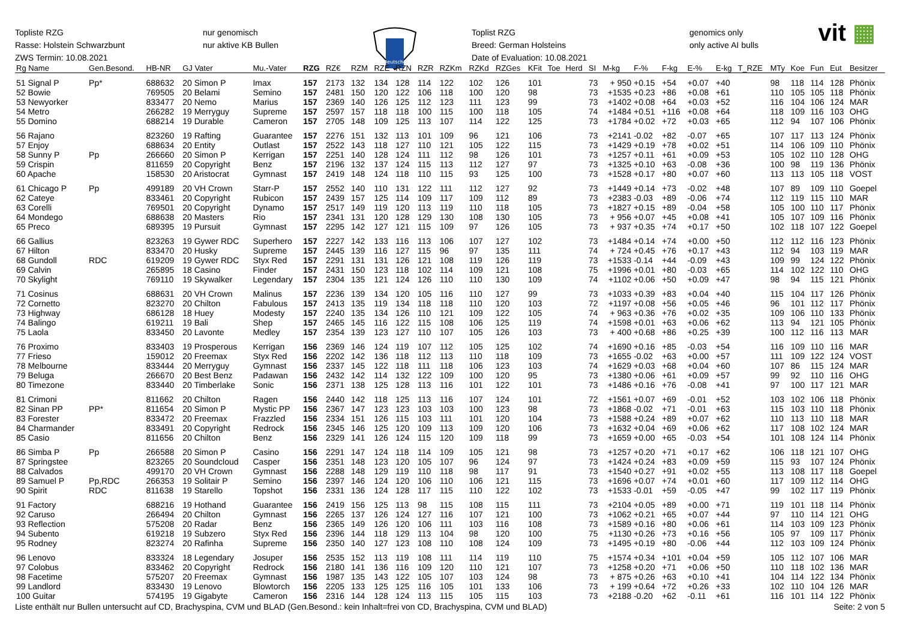Topliste RZG
Rasse: Holstein Schwarzbunt
ZWS Termin: 10.08.2021
nur genomisch
nur aktive KB Bullen
Deutsche
Toplist RZG
Breed: German Holsteins
Date of Evaluation: 10.08.2021
genomics only
only active AI bulls
vit ▦
| Rg Name | Gen.Besond. | HB-NR | GJ Vater | Mu.-Vater | RZG | RZ€ | RZM | RZE | RZN | RZR | RZKm | RZKd | RZGes | KFit | Toe | Herd | SI | M-kg | F-% | F-kg | E-% | E-kg | T_RZE | MTy | Koe | Fun | Eut | Besitzer |
| --- | --- | --- | --- | --- | --- | --- | --- | --- | --- | --- | --- | --- | --- | --- | --- | --- | --- | --- | --- | --- | --- | --- | --- | --- | --- | --- | --- | --- |
| 51 Signal P | Pp* | 688632 | 20 Simon P | Imax | 157 | 2173 | 132 | 134 | 128 | 114 | 122 | 102 | 126 | 101 | | | 73 | + 950 | +0.15 | +54 | +0.07 | +40 | | 98 | 118 | 114 | 128 | Phönix |
| 52 Bowie | | 769505 | 20 Belami | Semino | 157 | 2481 | 150 | 120 | 122 | 106 | 118 | 100 | 120 | 98 | | | 73 | +1535 | +0.23 | +86 | +0.08 | +61 | | 110 | 105 | 105 | 118 | Phönix |
| 53 Newyorker | | 833477 | 20 Nemo | Marius | 157 | 2369 | 140 | 126 | 125 | 112 | 123 | 111 | 123 | 99 | | | 73 | +1402 | +0.08 | +64 | +0.03 | +52 | | 116 | 104 | 106 | 124 | MAR |
| 54 Metro | | 266282 | 19 Merryguy | Supreme | 157 | 2597 | 157 | 118 | 118 | 100 | 115 | 100 | 118 | 105 | | | 74 | +1484 | +0.51 | +116 | +0.08 | +64 | | 118 | 109 | 116 | 103 | OHG |
| 55 Domino | | 688214 | 19 Durable | Cameron | 157 | 2705 | 148 | 109 | 125 | 113 | 107 | 114 | 122 | 125 | | | 73 | +1784 | +0.02 | +72 | +0.03 | +65 | | 112 | 94 | 107 | 106 | Phönix |
| 56 Rajano | | 823260 | 19 Rafting | Guarantee | 157 | 2276 | 151 | 132 | 113 | 101 | 109 | 96 | 121 | 106 | | | 73 | +2141 | -0.02 | +82 | -0.07 | +65 | | 107 | 117 | 113 | 124 | Phönix |
| 57 Enjoy | | 688634 | 20 Entity | Outlast | 157 | 2522 | 143 | 118 | 127 | 110 | 121 | 105 | 122 | 115 | | | 73 | +1429 | +0.19 | +78 | +0.02 | +51 | | 114 | 106 | 109 | 110 | Phönix |
| 58 Sunny P | Pp | 266660 | 20 Simon P | Kerrigan | 157 | 2251 | 140 | 128 | 124 | 111 | 112 | 98 | 126 | 101 | | | 73 | +1257 | +0.11 | +61 | +0.09 | +53 | | 105 | 102 | 110 | 128 | OHG |
| 59 Crispin | | 811659 | 20 Copyright | Benz | 157 | 2196 | 132 | 137 | 124 | 115 | 113 | 112 | 127 | 97 | | | 73 | +1325 | +0.10 | +63 | -0.08 | +36 | | 100 | 98 | 119 | 136 | Phönix |
| 60 Apache | | 158530 | 20 Aristocrat | Gymnast | 157 | 2419 | 148 | 124 | 118 | 110 | 115 | 93 | 125 | 100 | | | 73 | +1528 | +0.17 | +80 | +0.07 | +60 | | 113 | 113 | 105 | 118 | VOST |
| 61 Chicago P | Pp | 499189 | 20 VH Crown | Starr-P | 157 | 2552 | 140 | 110 | 131 | 122 | 111 | 112 | 127 | 92 | | | 73 | +1449 | +0.14 | +73 | -0.02 | +48 | | 107 | 89 | 109 | 110 | Goepel |
| 62 Cateye | | 833461 | 20 Copyright | Rubicon | 157 | 2439 | 157 | 125 | 114 | 109 | 117 | 109 | 112 | 89 | | | 73 | +2383 | -0.03 | +89 | -0.06 | +74 | | 112 | 119 | 115 | 110 | MAR |
| 63 Corelli | | 769501 | 20 Copyright | Dynamo | 157 | 2517 | 149 | 119 | 120 | 113 | 119 | 110 | 118 | 105 | | | 73 | +1827 | +0.15 | +89 | -0.04 | +58 | | 105 | 100 | 110 | 117 | Phönix |
| 64 Mondego | | 688638 | 20 Masters | Rio | 157 | 2341 | 131 | 120 | 128 | 129 | 130 | 108 | 130 | 105 | | | 73 | + 956 | +0.07 | +45 | +0.08 | +41 | | 105 | 107 | 109 | 116 | Phönix |
| 65 Preco | | 689395 | 19 Pursuit | Gymnast | 157 | 2295 | 142 | 127 | 121 | 115 | 109 | 97 | 126 | 105 | | | 73 | + 937 | +0.35 | +74 | +0.17 | +50 | | 102 | 118 | 107 | 122 | Goepel |
| 66 Gallius | | 823263 | 19 Gywer RDC | Superhero | 157 | 2227 | 142 | 133 | 116 | 113 | 106 | 107 | 127 | 102 | | | 73 | +1484 | +0.14 | +74 | +0.00 | +50 | | 112 | 112 | 116 | 123 | Phönix |
| 67 Hilton | | 833470 | 20 Husky | Supreme | 157 | 2445 | 139 | 116 | 127 | 115 | 96 | 97 | 135 | 111 | | | 74 | + 724 | +0.45 | +76 | +0.17 | +43 | | 112 | 94 | 103 | 119 | MAR |
| 68 Gundoll | RDC | 619209 | 19 Gywer RDC | Styx Red | 157 | 2291 | 131 | 131 | 126 | 121 | 108 | 119 | 126 | 119 | | | 73 | +1533 | -0.14 | +44 | -0.09 | +43 | | 109 | 99 | 124 | 122 | Phönix |
| 69 Calvin | | 265895 | 18 Casino | Finder | 157 | 2431 | 150 | 123 | 118 | 102 | 114 | 109 | 121 | 108 | | | 75 | +1996 | +0.01 | +80 | -0.03 | +65 | | 114 | 102 | 122 | 110 | OHG |
| 70 Skylight | | 769110 | 19 Skywalker | Legendary | 157 | 2304 | 135 | 121 | 124 | 126 | 110 | 110 | 130 | 109 | | | 74 | +1102 | +0.06 | +50 | +0.09 | +47 | | 98 | 94 | 115 | 121 | Phönix |
| 71 Cosinus | | 688631 | 20 VH Crown | Malinus | 157 | 2236 | 139 | 134 | 120 | 105 | 116 | 110 | 127 | 99 | | | 73 | +1033 | +0.39 | +83 | +0.04 | +40 | | 115 | 104 | 117 | 126 | Phönix |
| 72 Cornetto | | 823270 | 20 Chilton | Fabulous | 157 | 2413 | 135 | 119 | 134 | 118 | 118 | 110 | 120 | 103 | | | 72 | +1197 | +0.08 | +56 | +0.05 | +46 | | 96 | 101 | 112 | 117 | Phönix |
| 73 Highway | | 686128 | 18 Huey | Modesty | 157 | 2240 | 135 | 134 | 126 | 110 | 121 | 109 | 122 | 105 | | | 74 | + 963 | +0.36 | +76 | +0.02 | +35 | | 109 | 106 | 110 | 133 | Phönix |
| 74 Balingo | | 619211 | 19 Bali | Shep | 157 | 2465 | 145 | 116 | 122 | 115 | 108 | 106 | 125 | 119 | | | 74 | +1598 | +0.01 | +63 | +0.06 | +62 | | 113 | 94 | 121 | 105 | Phönix |
| 75 Laola | | 833450 | 20 Lavonte | Medley | 157 | 2354 | 139 | 123 | 127 | 110 | 107 | 105 | 126 | 103 | | | 73 | + 400 | +0.68 | +86 | +0.25 | +39 | | 100 | 112 | 116 | 113 | MAR |
| 76 Proximo | | 833403 | 19 Prosperous | Kerrigan | 156 | 2369 | 146 | 124 | 119 | 107 | 112 | 105 | 125 | 102 | | | 74 | +1690 | +0.16 | +85 | -0.03 | +54 | | 116 | 109 | 110 | 116 | MAR |
| 77 Frieso | | 159012 | 20 Freemax | Styx Red | 156 | 2202 | 142 | 136 | 118 | 112 | 113 | 110 | 118 | 109 | | | 73 | +1655 | -0.02 | +63 | +0.00 | +57 | | 111 | 109 | 122 | 124 | VOST |
| 78 Melbourne | | 833444 | 20 Merryguy | Gymnast | 156 | 2337 | 145 | 122 | 118 | 111 | 118 | 106 | 123 | 103 | | | 74 | +1629 | +0.03 | +68 | +0.04 | +60 | | 107 | 86 | 115 | 124 | MAR |
| 79 Beluga | | 266670 | 20 Best Benz | Padawan | 156 | 2432 | 142 | 114 | 132 | 122 | 109 | 100 | 120 | 95 | | | 73 | +1380 | +0.06 | +61 | +0.09 | +57 | | 99 | 92 | 110 | 116 | OHG |
| 80 Timezone | | 833440 | 20 Timberlake | Sonic | 156 | 2371 | 138 | 125 | 128 | 113 | 116 | 101 | 122 | 101 | | | 73 | +1486 | +0.16 | +76 | -0.08 | +41 | | 97 | 100 | 117 | 121 | MAR |
| 81 Crimoni | | 811662 | 20 Chilton | Ragen | 156 | 2440 | 142 | 118 | 125 | 113 | 116 | 107 | 124 | 101 | | | 72 | +1561 | +0.07 | +69 | -0.01 | +52 | | 103 | 102 | 106 | 118 | Phönix |
| 82 Sinan PP | PP* | 811654 | 20 Simon P | Mystic PP | 156 | 2367 | 147 | 123 | 123 | 103 | 103 | 100 | 123 | 98 | | | 73 | +1868 | -0.02 | +71 | -0.01 | +63 | | 115 | 103 | 110 | 118 | Phönix |
| 83 Forester | | 833472 | 20 Freemax | Frazzled | 156 | 2334 | 151 | 126 | 115 | 103 | 111 | 101 | 120 | 104 | | | 73 | +1588 | +0.24 | +89 | +0.07 | +62 | | 110 | 113 | 110 | 118 | MAR |
| 84 Charmander | | 833491 | 20 Copyright | Redrock | 156 | 2345 | 146 | 125 | 120 | 109 | 113 | 109 | 120 | 106 | | | 73 | +1632 | +0.04 | +69 | +0.06 | +62 | | 117 | 108 | 102 | 124 | MAR |
| 85 Casio | | 811656 | 20 Chilton | Benz | 156 | 2329 | 141 | 126 | 124 | 115 | 120 | 109 | 118 | 99 | | | 73 | +1659 | +0.00 | +65 | -0.03 | +54 | | 101 | 108 | 124 | 114 | Phönix |
| 86 Simba P | Pp | 266588 | 20 Simon P | Casino | 156 | 2291 | 147 | 124 | 118 | 114 | 109 | 105 | 121 | 98 | | | 73 | +1257 | +0.20 | +71 | +0.17 | +62 | | 106 | 118 | 121 | 107 | OHG |
| 87 Springstee | | 823265 | 20 Soundcloud | Casper | 156 | 2351 | 148 | 123 | 120 | 105 | 107 | 96 | 124 | 97 | | | 73 | +1424 | +0.24 | +83 | +0.09 | +59 | | 115 | 93 | 107 | 124 | Phönix |
| 88 Calvados | | 499170 | 20 VH Crown | Gymnast | 156 | 2288 | 148 | 129 | 119 | 110 | 118 | 98 | 117 | 91 | | | 73 | +1540 | +0.27 | +91 | +0.02 | +55 | | 113 | 108 | 117 | 118 | Goepel |
| 89 Samuel P | Pp,RDC | 266353 | 19 Solitair P | Semino | 156 | 2397 | 146 | 124 | 120 | 106 | 110 | 106 | 121 | 115 | | | 73 | +1696 | +0.07 | +74 | +0.01 | +60 | | 117 | 109 | 112 | 114 | OHG |
| 90 Spirit | RDC | 811638 | 19 Starello | Topshot | 156 | 2331 | 136 | 124 | 128 | 117 | 115 | 110 | 122 | 102 | | | 73 | +1533 | -0.01 | +59 | -0.05 | +47 | | 99 | 102 | 117 | 119 | Phönix |
| 91 Factory | | 688216 | 19 Hothand | Guarantee | 156 | 2419 | 156 | 125 | 113 | 98 | 115 | 108 | 115 | 111 | | | 73 | +2104 | +0.05 | +89 | +0.00 | +71 | | 119 | 101 | 118 | 114 | Phönix |
| 92 Caruso | | 266494 | 20 Chilton | Gymnast | 156 | 2265 | 137 | 126 | 124 | 127 | 116 | 107 | 121 | 100 | | | 73 | +1062 | +0.21 | +65 | +0.07 | +44 | | 97 | 110 | 114 | 121 | OHG |
| 93 Reflection | | 575208 | 20 Radar | Benz | 156 | 2365 | 149 | 126 | 120 | 106 | 111 | 103 | 116 | 108 | | | 73 | +1589 | +0.16 | +80 | +0.06 | +61 | | 114 | 103 | 109 | 123 | Phönix |
| 94 Subento | | 619218 | 19 Subzero | Styx Red | 156 | 2396 | 144 | 118 | 129 | 113 | 104 | 98 | 120 | 100 | | | 75 | +1130 | +0.26 | +73 | +0.16 | +56 | | 105 | 97 | 109 | 117 | Phönix |
| 95 Rodney | | 823274 | 20 Rafinha | Supreme | 156 | 2350 | 140 | 127 | 123 | 108 | 110 | 108 | 124 | 109 | | | 73 | +1495 | +0.19 | +80 | -0.06 | +44 | | 112 | 103 | 109 | 124 | Phönix |
| 96 Lenovo | | 833324 | 18 Legendary | Josuper | 156 | 2535 | 152 | 113 | 119 | 108 | 111 | 114 | 119 | 110 | | | 75 | +1574 | +0.34 | +101 | +0.04 | +59 | | 105 | 112 | 107 | 106 | MAR |
| 97 Colobus | | 833462 | 20 Copyright | Redrock | 156 | 2180 | 141 | 136 | 116 | 109 | 120 | 110 | 121 | 107 | | | 73 | +1258 | +0.20 | +71 | +0.06 | +50 | | 110 | 118 | 102 | 136 | MAR |
| 98 Facetime | | 575207 | 20 Freemax | Gymnast | 156 | 1987 | 135 | 143 | 122 | 105 | 107 | 103 | 124 | 98 | | | 73 | + 875 | +0.26 | +63 | +0.10 | +41 | | 104 | 114 | 122 | 134 | Phönix |
| 99 Landlord | | 833430 | 19 Lenovo | Blowtorch | 156 | 2205 | 133 | 125 | 125 | 116 | 105 | 101 | 133 | 106 | | | 73 | + 199 | +0.64 | +72 | +0.26 | +33 | | 102 | 110 | 104 | 126 | MAR |
| 100 Guitar | | 574195 | 19 Gigabyte | Cameron | 156 | 2316 | 144 | 128 | 124 | 113 | 115 | 105 | 115 | 103 | | | 73 | +2188 | -0.20 | +62 | -0.11 | +61 | | 116 | 101 | 114 | 122 | Phönix |
Liste enthält nur Bullen untersucht auf CD, Brachyspina, CVM und BLAD (Gen.Besond.: kein Inhalt=frei von CD, Brachyspina, CVM und BLAD) Seite: 2 von 5